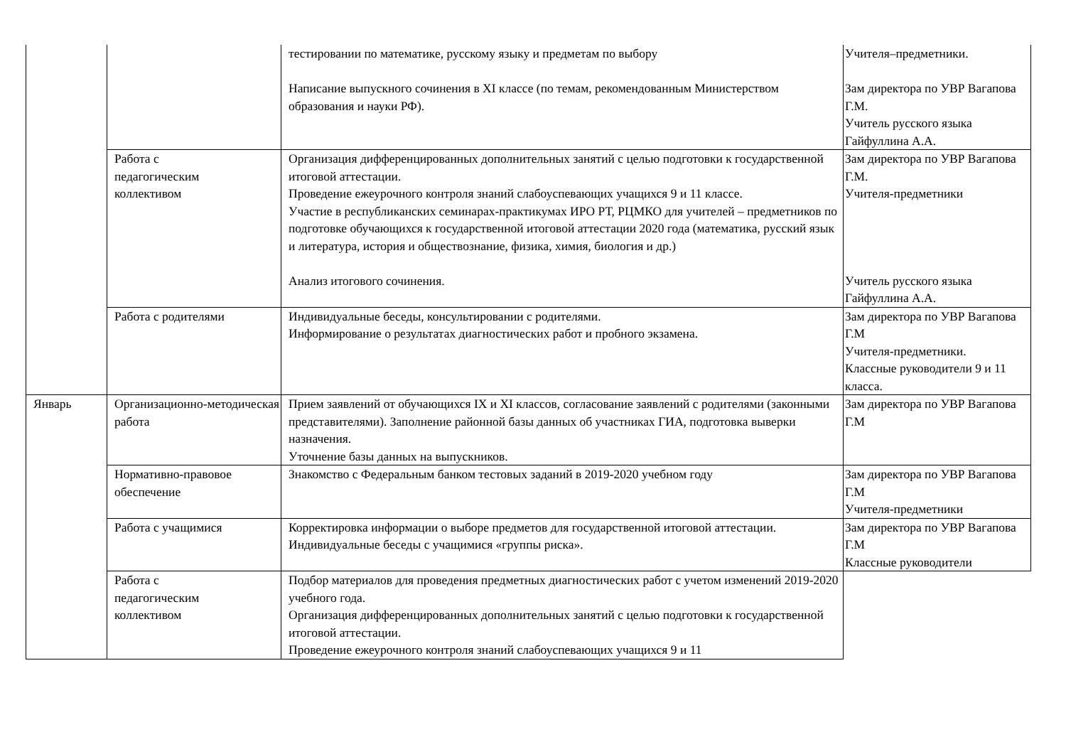| | | тестировании по математике, русскому языку и предметам по выбору Написание выпускного сочинения в XI классе (по темам, рекомендованным Министерством образования и науки РФ). | Учителя–предметники. Зам директора по УВР Вагапова Г.М. Учитель русского языка Гайфуллина А.А. |
| | Работа с педагогическим коллективом | Организация дифференцированных дополнительных занятий с целью подготовки к государственной итоговой аттестации. Проведение ежеурочного контроля знаний слабоуспевающих учащихся 9 и 11 классе. Участие в республиканских семинарах-практикумах ИРО РТ, РЦМКО для учителей – предметников по подготовке обучающихся к государственной итоговой аттестации 2020 года (математика, русский язык и литература, история и обществознание, физика, химия, биология и др.) Анализ итогового сочинения. | Зам директора по УВР Вагапова Г.М. Учителя-предметники Учитель русского языка Гайфуллина А.А. |
| | Работа с родителями | Индивидуальные беседы, консультировании с родителями. Информирование о результатах диагностических работ и пробного экзамена. | Зам директора по УВР Вагапова Г.М Учителя-предметники. Классные руководители 9 и 11 класса. |
| Январь | Организационно-методическая работа | Прием заявлений от обучающихся IX и XI классов, согласование заявлений с родителями (законными представителями). Заполнение районной базы данных об участниках ГИА, подготовка выверки назначения. Уточнение базы данных на выпускников. | Зам директора по УВР Вагапова Г.М |
| | Нормативно-правовое обеспечение | Знакомство с Федеральным банком тестовых заданий в 2019-2020 учебном году | Зам директора по УВР Вагапова Г.М Учителя-предметники |
| | Работа с учащимися | Корректировка информации о выборе предметов для государственной итоговой аттестации. Индивидуальные беседы с учащимися «группы риска». | Зам директора по УВР Вагапова Г.М Классные руководители |
| | Работа с педагогическим коллективом | Подбор материалов для проведения предметных диагностических работ с учетом изменений 2019-2020 учебного года. Организация дифференцированных дополнительных занятий с целью подготовки к государственной итоговой аттестации. Проведение ежеурочного контроля знаний слабоуспевающих учащихся 9 и 11 | |